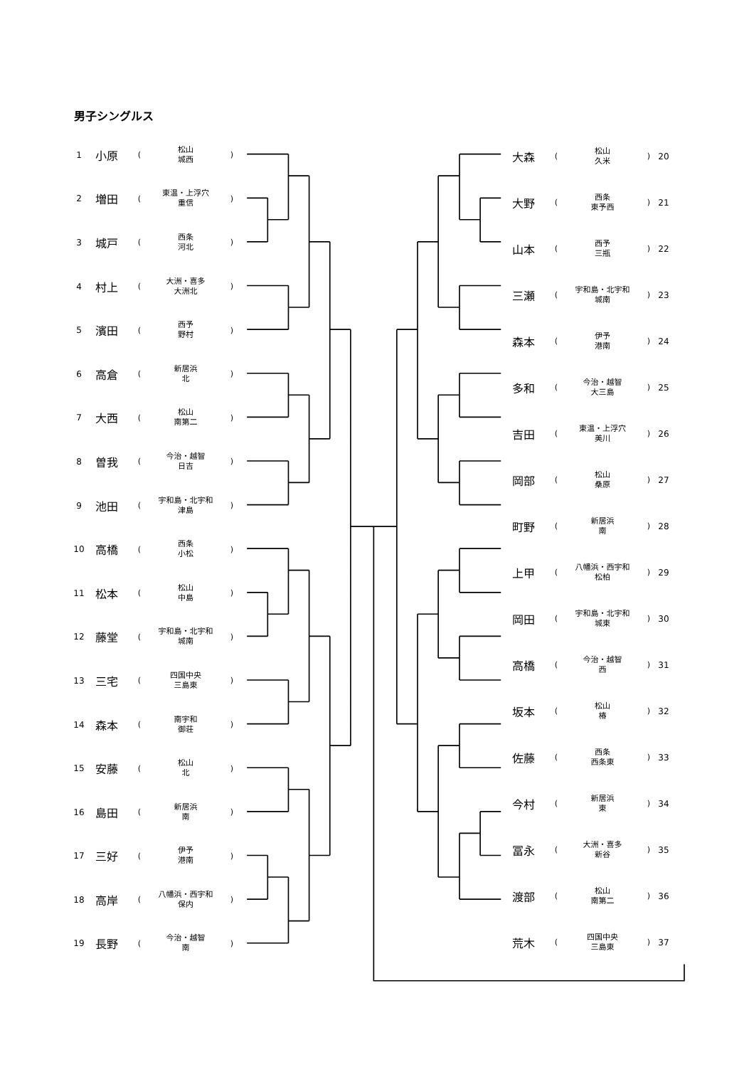男子シングルス
| 1 | 小原 | ( | 松山 城西 | ) |
| 2 | 増田 | ( | 東温・上浮穴 重信 | ) |
| 3 | 城戸 | ( | 西条 河北 | ) |
| 4 | 村上 | ( | 大洲・喜多 大洲北 | ) |
| 5 | 濱田 | ( | 西予 野村 | ) |
| 6 | 高倉 | ( | 新居浜 北 | ) |
| 7 | 大西 | ( | 松山 南第二 | ) |
| 8 | 曽我 | ( | 今治・越智 日吉 | ) |
| 9 | 池田 | ( | 宇和島・北宇和 津島 | ) |
| 10 | 高橋 | ( | 西条 小松 | ) |
| 11 | 松本 | ( | 松山 中島 | ) |
| 12 | 藤堂 | ( | 宇和島・北宇和 城南 | ) |
| 13 | 三宅 | ( | 四国中央 三島東 | ) |
| 14 | 森本 | ( | 南宇和 御荘 | ) |
| 15 | 安藤 | ( | 松山 北 | ) |
| 16 | 島田 | ( | 新居浜 南 | ) |
| 17 | 三好 | ( | 伊予 港南 | ) |
| 18 | 高岸 | ( | 八幡浜・西宇和 保内 | ) |
| 19 | 長野 | ( | 今治・越智 南 | ) |
| 大森 | ( | 松山 久米 | ) | 20 |
| 大野 | ( | 西条 東予西 | ) | 21 |
| 山本 | ( | 西予 三瓶 | ) | 22 |
| 三瀬 | ( | 宇和島・北宇和 城南 | ) | 23 |
| 森本 | ( | 伊予 港南 | ) | 24 |
| 多和 | ( | 今治・越智 大三島 | ) | 25 |
| 吉田 | ( | 東温・上浮穴 美川 | ) | 26 |
| 岡部 | ( | 松山 桑原 | ) | 27 |
| 町野 | ( | 新居浜 南 | ) | 28 |
| 上甲 | ( | 八幡浜・西宇和 松柏 | ) | 29 |
| 岡田 | ( | 宇和島・北宇和 城東 | ) | 30 |
| 高橋 | ( | 今治・越智 西 | ) | 31 |
| 坂本 | ( | 松山 椿 | ) | 32 |
| 佐藤 | ( | 西条 西条東 | ) | 33 |
| 今村 | ( | 新居浜 東 | ) | 34 |
| 冨永 | ( | 大洲・喜多 新谷 | ) | 35 |
| 渡部 | ( | 松山 南第二 | ) | 36 |
| 荒木 | ( | 四国中央 三島東 | ) | 37 |